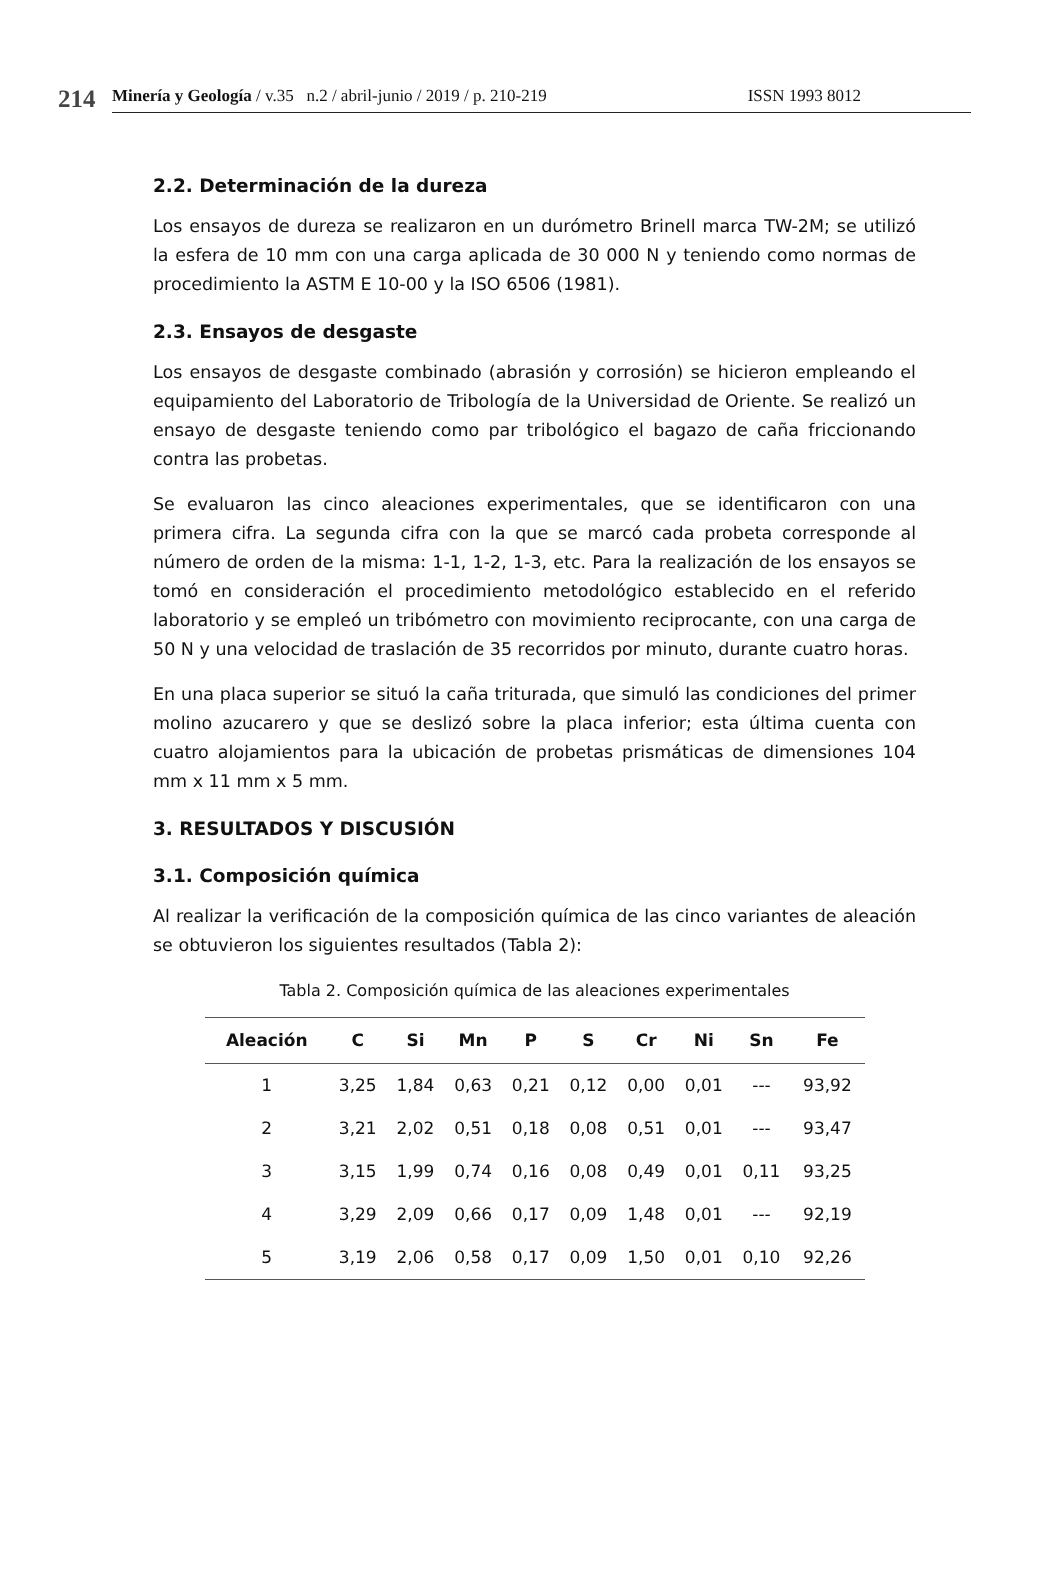214
Minería y Geología / v.35 n.2 / abril-junio / 2019 / p. 210-219 ISSN 1993 8012
2.2. Determinación de la dureza
Los ensayos de dureza se realizaron en un durómetro Brinell marca TW-2M; se utilizó la esfera de 10 mm con una carga aplicada de 30 000 N y teniendo como normas de procedimiento la ASTM E 10-00 y la ISO 6506 (1981).
2.3. Ensayos de desgaste
Los ensayos de desgaste combinado (abrasión y corrosión) se hicieron empleando el equipamiento del Laboratorio de Tribología de la Universidad de Oriente. Se realizó un ensayo de desgaste teniendo como par tribológico el bagazo de caña friccionando contra las probetas.
Se evaluaron las cinco aleaciones experimentales, que se identificaron con una primera cifra. La segunda cifra con la que se marcó cada probeta corresponde al número de orden de la misma: 1-1, 1-2, 1-3, etc. Para la realización de los ensayos se tomó en consideración el procedimiento metodológico establecido en el referido laboratorio y se empleó un tribómetro con movimiento reciprocante, con una carga de 50 N y una velocidad de traslación de 35 recorridos por minuto, durante cuatro horas.
En una placa superior se situó la caña triturada, que simuló las condiciones del primer molino azucarero y que se deslizó sobre la placa inferior; esta última cuenta con cuatro alojamientos para la ubicación de probetas prismáticas de dimensiones 104 mm x 11 mm x 5 mm.
3. RESULTADOS Y DISCUSIÓN
3.1. Composición química
Al realizar la verificación de la composición química de las cinco variantes de aleación se obtuvieron los siguientes resultados (Tabla 2):
Tabla 2. Composición química de las aleaciones experimentales
| Aleación | C | Si | Mn | P | S | Cr | Ni | Sn | Fe |
| --- | --- | --- | --- | --- | --- | --- | --- | --- | --- |
| 1 | 3,25 | 1,84 | 0,63 | 0,21 | 0,12 | 0,00 | 0,01 | --- | 93,92 |
| 2 | 3,21 | 2,02 | 0,51 | 0,18 | 0,08 | 0,51 | 0,01 | --- | 93,47 |
| 3 | 3,15 | 1,99 | 0,74 | 0,16 | 0,08 | 0,49 | 0,01 | 0,11 | 93,25 |
| 4 | 3,29 | 2,09 | 0,66 | 0,17 | 0,09 | 1,48 | 0,01 | --- | 92,19 |
| 5 | 3,19 | 2,06 | 0,58 | 0,17 | 0,09 | 1,50 | 0,01 | 0,10 | 92,26 |